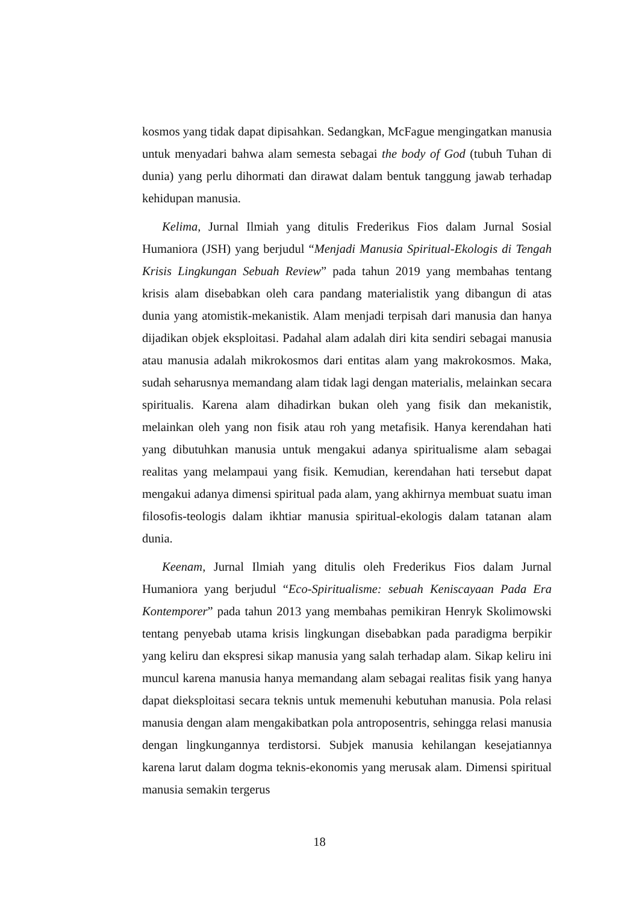kosmos yang tidak dapat dipisahkan. Sedangkan, McFague mengingatkan manusia untuk menyadari bahwa alam semesta sebagai the body of God (tubuh Tuhan di dunia) yang perlu dihormati dan dirawat dalam bentuk tanggung jawab terhadap kehidupan manusia.
Kelima, Jurnal Ilmiah yang ditulis Frederikus Fios dalam Jurnal Sosial Humaniora (JSH) yang berjudul “Menjadi Manusia Spiritual-Ekologis di Tengah Krisis Lingkungan Sebuah Review” pada tahun 2019 yang membahas tentang krisis alam disebabkan oleh cara pandang materialistik yang dibangun di atas dunia yang atomistik-mekanistik. Alam menjadi terpisah dari manusia dan hanya dijadikan objek eksploitasi. Padahal alam adalah diri kita sendiri sebagai manusia atau manusia adalah mikrokosmos dari entitas alam yang makrokosmos. Maka, sudah seharusnya memandang alam tidak lagi dengan materialis, melainkan secara spiritualis. Karena alam dihadirkan bukan oleh yang fisik dan mekanistik, melainkan oleh yang non fisik atau roh yang metafisik. Hanya kerendahan hati yang dibutuhkan manusia untuk mengakui adanya spiritualisme alam sebagai realitas yang melampaui yang fisik. Kemudian, kerendahan hati tersebut dapat mengakui adanya dimensi spiritual pada alam, yang akhirnya membuat suatu iman filosofis-teologis dalam ikhtiar manusia spiritual-ekologis dalam tatanan alam dunia.
Keenam, Jurnal Ilmiah yang ditulis oleh Frederikus Fios dalam Jurnal Humaniora yang berjudul “Eco-Spiritualisme: sebuah Keniscayaan Pada Era Kontemporer” pada tahun 2013 yang membahas pemikiran Henryk Skolimowski tentang penyebab utama krisis lingkungan disebabkan pada paradigma berpikir yang keliru dan ekspresi sikap manusia yang salah terhadap alam. Sikap keliru ini muncul karena manusia hanya memandang alam sebagai realitas fisik yang hanya dapat dieksploitasi secara teknis untuk memenuhi kebutuhan manusia. Pola relasi manusia dengan alam mengakibatkan pola antroposentris, sehingga relasi manusia dengan lingkungannya terdistorsi. Subjek manusia kehilangan kesejatiannya karena larut dalam dogma teknis-ekonomis yang merusak alam. Dimensi spiritual manusia semakin tergerus
18